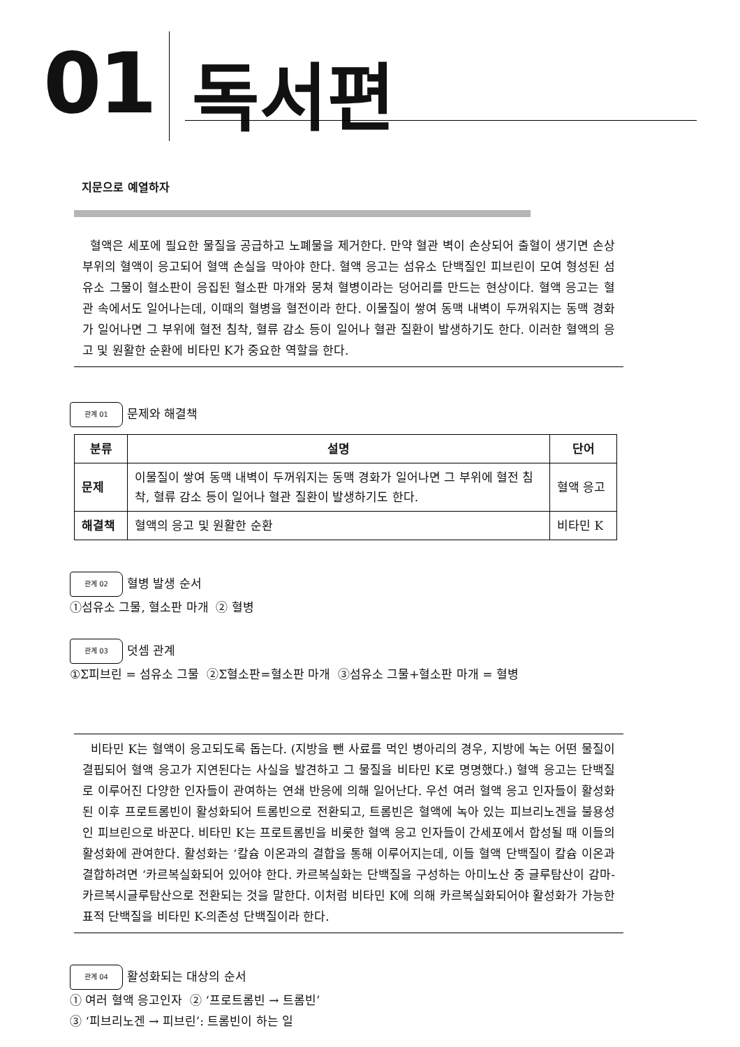01 독서편
지문으로 예열하자
혈액은 세포에 필요한 물질을 공급하고 노폐물을 제거한다. 만약 혈관 벽이 손상되어 출혈이 생기면 손상 부위의 혈액이 응고되어 혈액 손실을 막아야 한다. 혈액 응고는 섬유소 단백질인 피브린이 모여 형성된 섬유소 그물이 혈소판이 응집된 혈소판 마개와 뭉쳐 혈병이라는 덩어리를 만드는 현상이다. 혈액 응고는 혈관 속에서도 일어나는데, 이때의 혈병을 혈전이라 한다. 이물질이 쌓여 동맥 내벽이 두꺼워지는 동맥 경화가 일어나면 그 부위에 혈전 침착, 혈류 감소 등이 일어나 혈관 질환이 발생하기도 한다. 이러한 혈액의 응고 및 원활한 순환에 비타민 K가 중요한 역할을 한다.
관계 01 문제와 해결책
| 분류 | 설명 | 단어 |
| --- | --- | --- |
| 문제 | 이물질이 쌓여 동맥 내벽이 두꺼워지는 동맥 경화가 일어나면 그 부위에 혈전 침착, 혈류 감소 등이 일어나 혈관 질환이 발생하기도 한다. | 혈액 응고 |
| 해결책 | 혈액의 응고 및 원활한 순환 | 비타민 K |
관계 02 혈병 발생 순서
①섬유소 그물, 혈소판 마개 ② 혈병
관계 03 덧셈 관계
①Σ피브린 = 섬유소 그물 ②Σ혈소판=혈소판 마개 ③섬유소 그물+혈소판 마개 = 혈병
비타민 K는 혈액이 응고되도록 돕는다. (지방을 뺀 사료를 먹인 병아리의 경우, 지방에 녹는 어떤 물질이 결핍되어 혈액 응고가 지연된다는 사실을 발견하고 그 물질을 비타민 K로 명명했다.) 혈액 응고는 단백질로 이루어진 다양한 인자들이 관여하는 연쇄 반응에 의해 일어난다. 우선 여러 혈액 응고 인자들이 활성화된 이후 프로트롬빈이 활성화되어 트롬빈으로 전환되고, 트롬빈은 혈액에 녹아 있는 피브리노겐을 불용성인 피브린으로 바꾼다. 비타민 K는 프로트롬빈을 비롯한 혈액 응고 인자들이 간세포에서 합성될 때 이들의 활성화에 관여한다. 활성화는 ‘칼슘 이온과의 결합을 통해 이루어지는데, 이들 혈액 단백질이 칼슘 이온과 결합하려면 ‘카르복실화되어 있어야 한다. 카르복실화는 단백질을 구성하는 아미노산 중 글루탐산이 감마-카르복시글루탐산으로 전환되는 것을 말한다. 이처럼 비타민 K에 의해 카르복실화되어야 활성화가 가능한 표적 단백질을 비타민 K-의존성 단백질이라 한다.
관계 04 활성화되는 대상의 순서
① 여러 혈액 응고인자 ② ‘프로트롬빈 → 트롬빈’
③ ‘피브리노겐 → 피브린’: 트롬빈이 하는 일